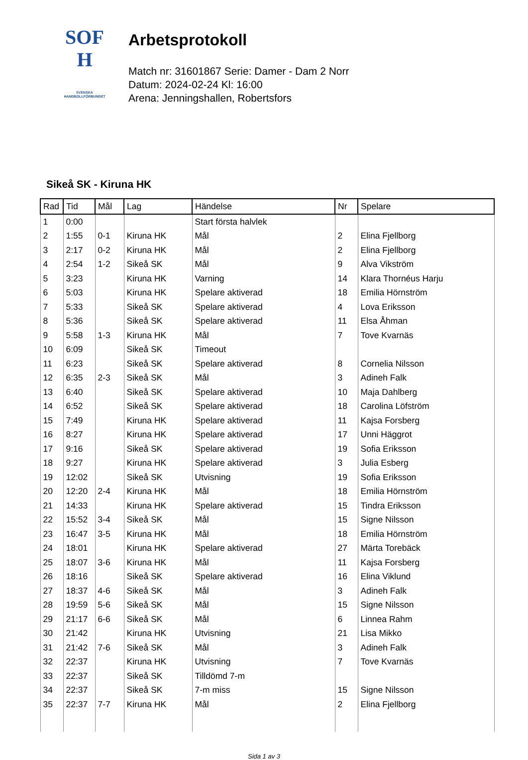SOF
H
SVENSKA
HANDBOLLFÖRBUNDET
Arbetsprotokoll
Match nr: 31601867 Serie: Damer - Dam 2 Norr
Datum: 2024-02-24 Kl: 16:00
Arena: Jenningshallen, Robertsfors
Sikeå SK - Kiruna HK
| Rad | Tid | Mål | Lag | Händelse | Nr | Spelare |
| --- | --- | --- | --- | --- | --- | --- |
| 1 | 0:00 | | | Start första halvlek | | |
| 2 | 1:55 | 0-1 | Kiruna HK | Mål | 2 | Elina Fjellborg |
| 3 | 2:17 | 0-2 | Kiruna HK | Mål | 2 | Elina Fjellborg |
| 4 | 2:54 | 1-2 | Sikeå SK | Mål | 9 | Alva Vikström |
| 5 | 3:23 | | Kiruna HK | Varning | 14 | Klara Thornéus Harju |
| 6 | 5:03 | | Kiruna HK | Spelare aktiverad | 18 | Emilia Hörnström |
| 7 | 5:33 | | Sikeå SK | Spelare aktiverad | 4 | Lova Eriksson |
| 8 | 5:36 | | Sikeå SK | Spelare aktiverad | 11 | Elsa Åhman |
| 9 | 5:58 | 1-3 | Kiruna HK | Mål | 7 | Tove Kvarnäs |
| 10 | 6:09 | | Sikeå SK | Timeout | | |
| 11 | 6:23 | | Sikeå SK | Spelare aktiverad | 8 | Cornelia Nilsson |
| 12 | 6:35 | 2-3 | Sikeå SK | Mål | 3 | Adineh Falk |
| 13 | 6:40 | | Sikeå SK | Spelare aktiverad | 10 | Maja Dahlberg |
| 14 | 6:52 | | Sikeå SK | Spelare aktiverad | 18 | Carolina Löfström |
| 15 | 7:49 | | Kiruna HK | Spelare aktiverad | 11 | Kajsa Forsberg |
| 16 | 8:27 | | Kiruna HK | Spelare aktiverad | 17 | Unni Häggrot |
| 17 | 9:16 | | Sikeå SK | Spelare aktiverad | 19 | Sofia Eriksson |
| 18 | 9:27 | | Kiruna HK | Spelare aktiverad | 3 | Julia Esberg |
| 19 | 12:02 | | Sikeå SK | Utvisning | 19 | Sofia Eriksson |
| 20 | 12:20 | 2-4 | Kiruna HK | Mål | 18 | Emilia Hörnström |
| 21 | 14:33 | | Kiruna HK | Spelare aktiverad | 15 | Tindra Eriksson |
| 22 | 15:52 | 3-4 | Sikeå SK | Mål | 15 | Signe Nilsson |
| 23 | 16:47 | 3-5 | Kiruna HK | Mål | 18 | Emilia Hörnström |
| 24 | 18:01 | | Kiruna HK | Spelare aktiverad | 27 | Märta Torebäck |
| 25 | 18:07 | 3-6 | Kiruna HK | Mål | 11 | Kajsa Forsberg |
| 26 | 18:16 | | Sikeå SK | Spelare aktiverad | 16 | Elina Viklund |
| 27 | 18:37 | 4-6 | Sikeå SK | Mål | 3 | Adineh Falk |
| 28 | 19:59 | 5-6 | Sikeå SK | Mål | 15 | Signe Nilsson |
| 29 | 21:17 | 6-6 | Sikeå SK | Mål | 6 | Linnea Rahm |
| 30 | 21:42 | | Kiruna HK | Utvisning | 21 | Lisa Mikko |
| 31 | 21:42 | 7-6 | Sikeå SK | Mål | 3 | Adineh Falk |
| 32 | 22:37 | | Kiruna HK | Utvisning | 7 | Tove Kvarnäs |
| 33 | 22:37 | | Sikeå SK | Tilldömd 7-m | | |
| 34 | 22:37 | | Sikeå SK | 7-m miss | 15 | Signe Nilsson |
| 35 | 22:37 | 7-7 | Kiruna HK | Mål | 2 | Elina Fjellborg |
Sida 1 av 3